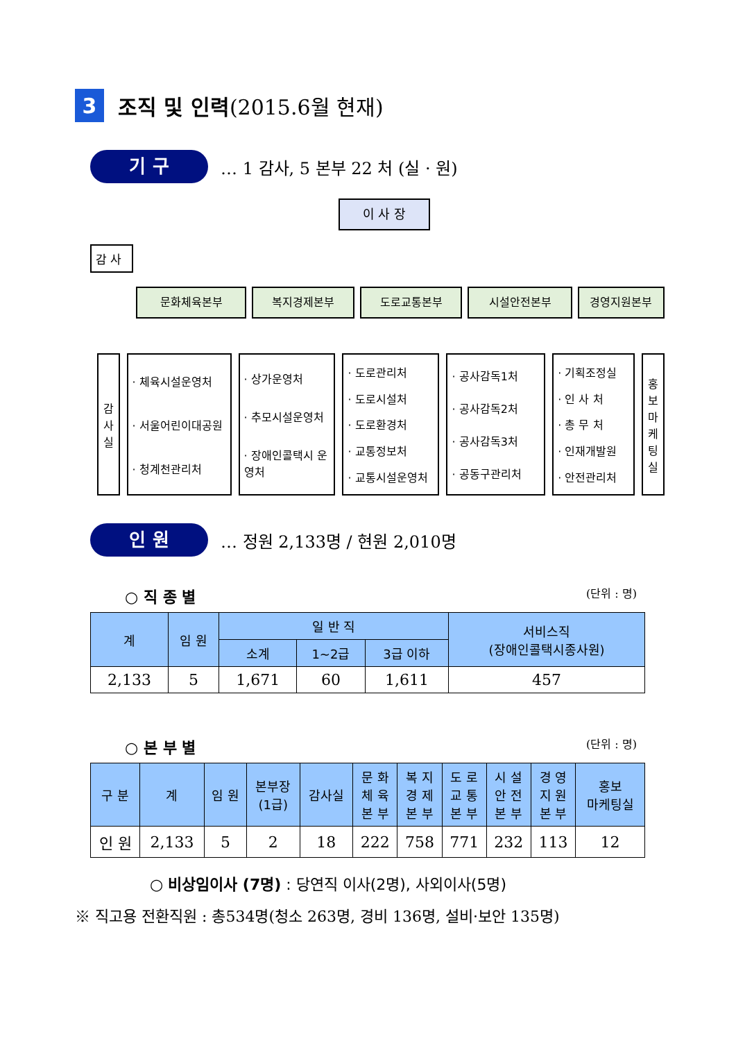3 조직 및 인력 (2015.6월 현재)
기 구 … 1 감사, 5 본부 22 처 (실 · 원)
이 사 장
감 사
문화체육본부 복지경제본부 도로교통본부 시설안전본부 경영지원본부
감
사
실
· 체육시설운영처
· 서울어린이대공원
· 청계천관리처
· 상가운영처
· 추모시설운영처
· 장애인콜택시 운영처
· 도로관리처
· 도로시설처
· 도로환경처
· 교통정보처
· 교통시설운영처
· 공사감독1처
· 공사감독2처
· 공사감독3처
· 공동구관리처
· 기획조정실
· 인 사 처
· 총 무 처
· 인재개발원
· 안전관리처
홍
보
마
케
팅
실
인 원 … 정원 2,133명 / 현원 2,010명
○ 직 종 별 (단위 : 명)
| 계 | 임 원 | 일 반 직 | | | 서비스직 (장애인콜택시종사원) |
| --- | --- | --- | --- | --- | --- |
| | | 소계 | 1~2급 | 3급 이하 | |
| 2,133 | 5 | 1,671 | 60 | 1,611 | 457 |
○ 본 부 별 (단위 : 명)
| 구 분 | 계 | 임 원 | 본부장 (1급) | 감사실 | 문 화 체 육 본 부 | 복 지 경 제 본 부 | 도 로 교 통 본 부 | 시 설 안 전 본 부 | 경 영 지 원 본 부 | 홍보 마케팅실 |
| --- | --- | --- | --- | --- | --- | --- | --- | --- | --- | --- |
| 인 원 | 2,133 | 5 | 2 | 18 | 222 | 758 | 771 | 232 | 113 | 12 |
○ 비상임이사 (7명) : 당연직 이사(2명), 사외이사(5명)
※ 직고용 전환직원 : 총534명(청소 263명, 경비 136명, 설비·보안 135명)